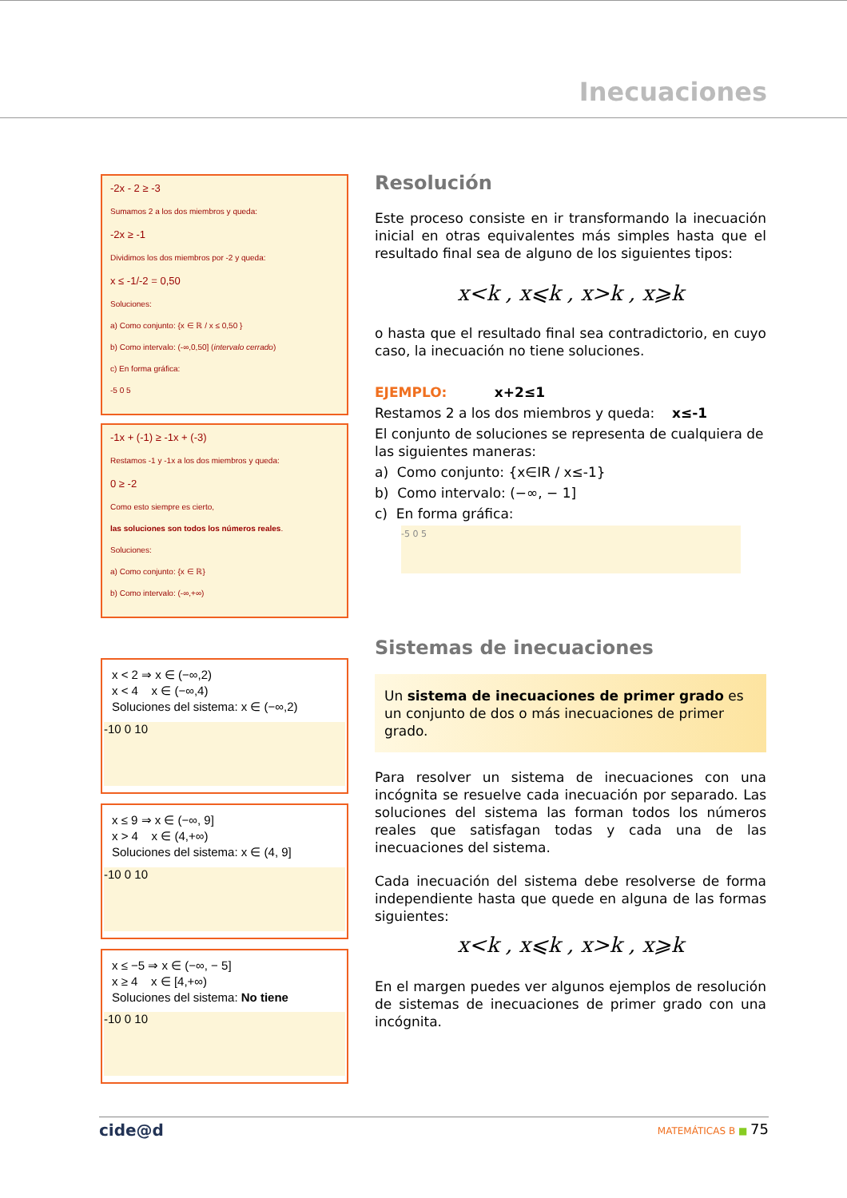Inecuaciones
-2x - 2 ≥ -3
Sumamos 2 a los dos miembros y queda:
-2x ≥ -1
Dividimos los dos miembros por -2 y queda:
x ≤ -1/-2 = 0,50
Soluciones:
a) Como conjunto: {x ∈ ℝ / x ≤ 0,50 }
b) Como intervalo: (-∞,0,50] (intervalo cerrado)
c) En forma gráfica:
-5 0 5
-1x + (-1) ≥ -1x + (-3)
Restamos -1 y -1x a los dos miembros y queda:
0 ≥ -2
Como esto siempre es cierto,
las soluciones son todos los números reales.
Soluciones:
a) Como conjunto: {x ∈ ℝ}
b) Como intervalo: (-∞,+∞)
x < 2 ⇒ x ∈ (−∞,2)
x < 4 x ∈ (−∞,4)
Soluciones del sistema: x ∈ (−∞,2)
-10 0 10
x ≤ 9 ⇒ x ∈ (−∞, 9]
x > 4 x ∈ (4,+∞)
Soluciones del sistema: x ∈ (4, 9]
-10 0 10
x ≤ −5 ⇒ x ∈ (−∞, − 5]
x ≥ 4 x ∈ [4,+∞)
Soluciones del sistema: No tiene
-10 0 10
Resolución
Este proceso consiste en ir transformando la inecuación inicial en otras equivalentes más simples hasta que el resultado final sea de alguno de los siguientes tipos:
x<k , x⩽k , x>k , x⩾k
o hasta que el resultado final sea contradictorio, en cuyo caso, la inecuación no tiene soluciones.
EJEMPLO: x+2≤1
Restamos 2 a los dos miembros y queda: x≤-1
El conjunto de soluciones se representa de cualquiera de las siguientes maneras:
a) Como conjunto: {x∈IR / x≤-1}
b) Como intervalo: (−∞, − 1]
c) En forma gráfica:
-5 0 5
Sistemas de inecuaciones
Un sistema de inecuaciones de primer grado es un conjunto de dos o más inecuaciones de primer grado.
Para resolver un sistema de inecuaciones con una incógnita se resuelve cada inecuación por separado. Las soluciones del sistema las forman todos los números reales que satisfagan todas y cada una de las inecuaciones del sistema.
Cada inecuación del sistema debe resolverse de forma independiente hasta que quede en alguna de las formas siguientes:
x<k , x⩽k , x>k , x⩾k
En el margen puedes ver algunos ejemplos de resolución de sistemas de inecuaciones de primer grado con una incógnita.
cide@d MATEMÁTICAS B ■ 75